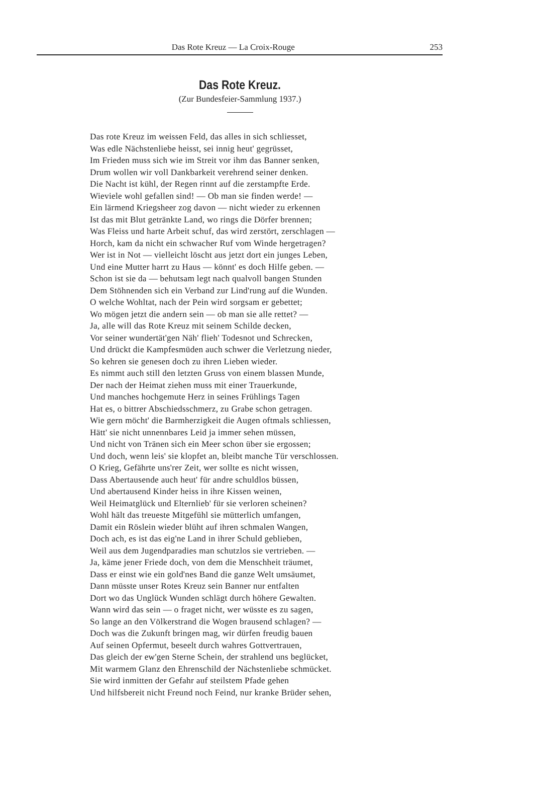Das Rote Kreuz — La Croix-Rouge 253
Das Rote Kreuz.
(Zur Bundesfeier-Sammlung 1937.)
Das rote Kreuz im weissen Feld, das alles in sich schliesset,
Was edle Nächstenliebe heisst, sei innig heut' gegrüsset,
Im Frieden muss sich wie im Streit vor ihm das Banner senken,
Drum wollen wir voll Dankbarkeit verehrend seiner denken.
Die Nacht ist kühl, der Regen rinnt auf die zerstampfte Erde.
Wieviele wohl gefallen sind! — Ob man sie finden werde! —
Ein lärmend Kriegsheer zog davon — nicht wieder zu erkennen
Ist das mit Blut getränkte Land, wo rings die Dörfer brennen;
Was Fleiss und harte Arbeit schuf, das wird zerstört, zerschlagen —
Horch, kam da nicht ein schwacher Ruf vom Winde hergetragen?
Wer ist in Not — vielleicht löscht aus jetzt dort ein junges Leben,
Und eine Mutter harrt zu Haus — könnt' es doch Hilfe geben. —
Schon ist sie da — behutsam legt nach qualvoll bangen Stunden
Dem Stöhnenden sich ein Verband zur Lind'rung auf die Wunden.
O welche Wohltat, nach der Pein wird sorgsam er gebettet;
Wo mögen jetzt die andern sein — ob man sie alle rettet? —
Ja, alle will das Rote Kreuz mit seinem Schilde decken,
Vor seiner wundertät'gen Näh' flieh' Todesnot und Schrecken,
Und drückt die Kampfesmüden auch schwer die Verletzung nieder,
So kehren sie genesen doch zu ihren Lieben wieder.
Es nimmt auch still den letzten Gruss von einem blassen Munde,
Der nach der Heimat ziehen muss mit einer Trauerkunde,
Und manches hochgemute Herz in seines Frühlings Tagen
Hat es, o bittrer Abschiedsschmerz, zu Grabe schon getragen.
Wie gern möcht' die Barmherzigkeit die Augen oftmals schliessen,
Hätt' sie nicht unnennbares Leid ja immer sehen müssen,
Und nicht von Tränen sich ein Meer schon über sie ergossen;
Und doch, wenn leis' sie klopfet an, bleibt manche Tür verschlossen.
O Krieg, Gefährte uns'rer Zeit, wer sollte es nicht wissen,
Dass Abertausende auch heut' für andre schuldlos büssen,
Und abertausend Kinder heiss in ihre Kissen weinen,
Weil Heimatglück und Elternlieb' für sie verloren scheinen?
Wohl hält das treueste Mitgefühl sie mütterlich umfangen,
Damit ein Röslein wieder blüht auf ihren schmalen Wangen,
Doch ach, es ist das eig'ne Land in ihrer Schuld geblieben,
Weil aus dem Jugendparadies man schutzlos sie vertrieben. —
Ja, käme jener Friede doch, von dem die Menschheit träumet,
Dass er einst wie ein gold'nes Band die ganze Welt umsäumet,
Dann müsste unser Rotes Kreuz sein Banner nur entfalten
Dort wo das Unglück Wunden schlägt durch höhere Gewalten.
Wann wird das sein — o fraget nicht, wer wüsste es zu sagen,
So lange an den Völkerstrand die Wogen brausend schlagen? —
Doch was die Zukunft bringen mag, wir dürfen freudig bauen
Auf seinen Opfermut, beseelt durch wahres Gottvertrauen,
Das gleich der ew'gen Sterne Schein, der strahlend uns beglücket,
Mit warmem Glanz den Ehrenschild der Nächstenliebe schmücket.
Sie wird inmitten der Gefahr auf steilstem Pfade gehen
Und hilfsbereit nicht Freund noch Feind, nur kranke Brüder sehen,